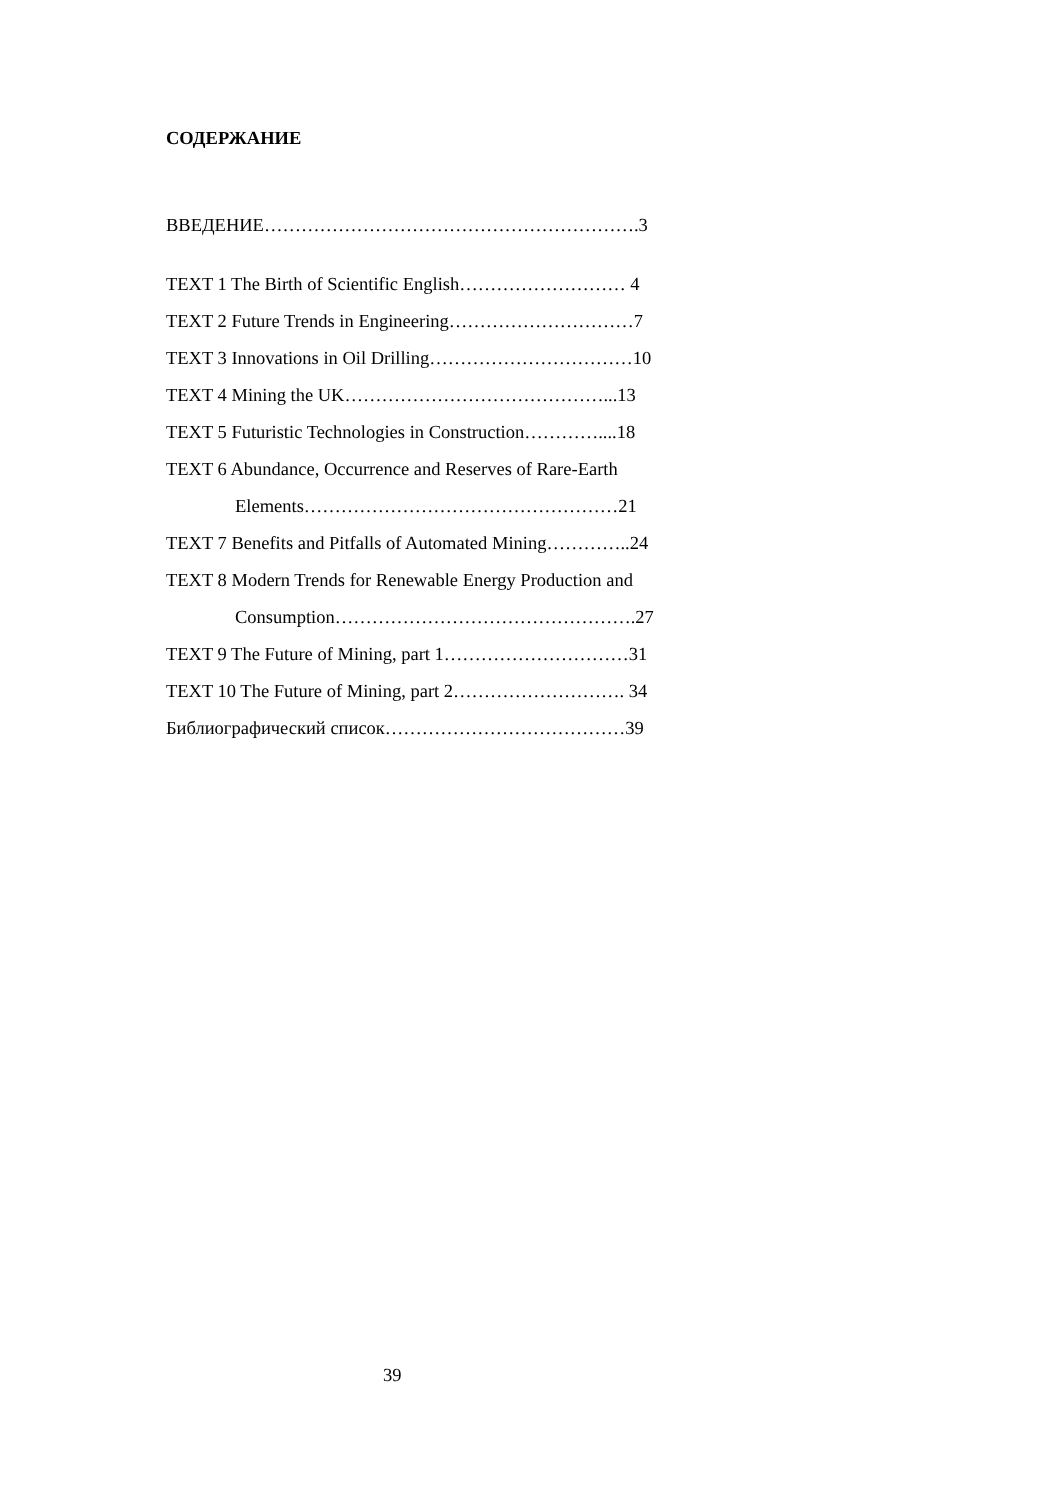СОДЕРЖАНИЕ
ВВЕДЕНИЕ…………………………………………………….3
TEXT 1 The Birth of Scientific English……………………… 4
TEXT 2 Future Trends in Engineering…………………………7
TEXT 3 Innovations in Oil Drilling……………………………10
TEXT 4 Mining the UK……………………………………...13
TEXT 5 Futuristic Technologies in Construction…………....18
TEXT 6 Abundance, Occurrence and Reserves of Rare-Earth
Elements……………………………………………21
TEXT 7 Benefits and Pitfalls of Automated Mining…………..24
TEXT 8 Modern Trends for Renewable Energy Production and
Consumption………………………………………….27
TEXT 9 The Future of Mining, part 1…………………………31
TEXT 10 The Future of Mining, part 2………………………. 34
Библиографический список…………………………………39
39